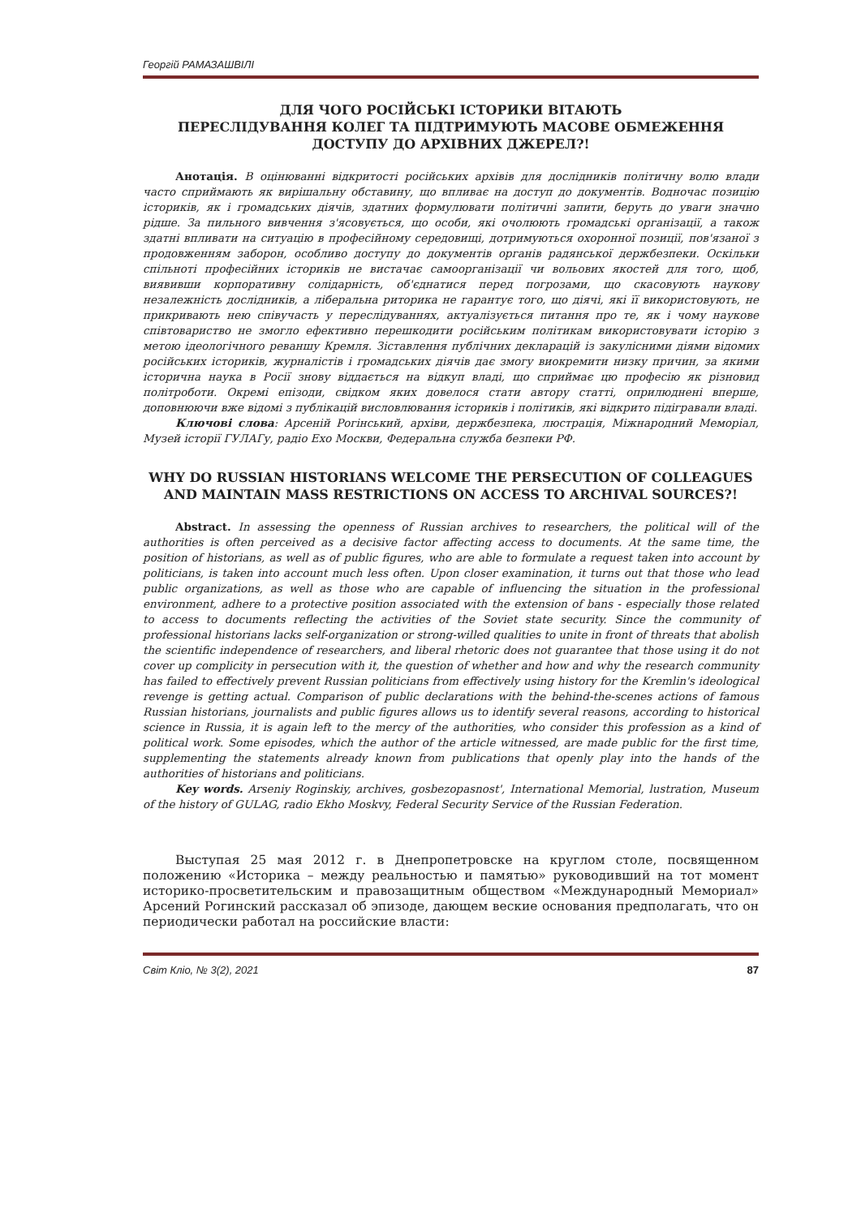Георгій РАМАЗАШВІЛІ
ДЛЯ ЧОГО РОСІЙСЬКІ ІСТОРИКИ ВІТАЮТЬ
ПЕРЕСЛІДУВАННЯ КОЛЕГ ТА ПІДТРИМУЮТЬ МАСОВЕ ОБМЕЖЕННЯ
ДОСТУПУ ДО АРХІВНИХ ДЖЕРЕЛ?!
Анотація. В оцінюванні відкритості російських архівів для дослідників політичну волю влади часто сприймають як вирішальну обставину, що впливає на доступ до документів. Водночас позицію істориків, як і громадських діячів, здатних формулювати політичні запити, беруть до уваги значно рідше. За пильного вивчення з'ясовується, що особи, які очолюють громадські організації, а також здатні впливати на ситуацію в професійному середовищі, дотримуються охоронної позиції, пов'язаної з продовженням заборон, особливо доступу до документів органів радянської держбезпеки. Оскільки спільноті професійних істориків не вистачає самоорганізації чи вольових якостей для того, щоб, виявивши корпоративну солідарність, об'єднатися перед погрозами, що скасовують наукову незалежність дослідників, а ліберальна риторика не гарантує того, що діячі, які її використовують, не прикривають нею співучасть у переслідуваннях, актуалізується питання про те, як і чому наукове співтовариство не змогло ефективно перешкодити російським політикам використовувати історію з метою ідеологічного реваншу Кремля. Зіставлення публічних декларацій із закулісними діями відомих російських істориків, журналістів і громадських діячів дає змогу виокремити низку причин, за якими історична наука в Росії знову віддається на відкуп владі, що сприймає цю професію як різновид політроботи. Окремі епізоди, свідком яких довелося стати автору статті, оприлюднені вперше, доповнюючи вже відомі з публікацій висловлювання істориків і політиків, які відкрито підігравали владі.
Ключові слова: Арсеній Рогінський, архіви, держбезпека, люстрація, Міжнародний Меморіал, Музей історії ГУЛАГу, радіо Ехо Москви, Федеральна служба безпеки РФ.
WHY DO RUSSIAN HISTORIANS WELCOME THE PERSECUTION OF COLLEAGUES AND MAINTAIN MASS RESTRICTIONS ON ACCESS TO ARCHIVAL SOURCES?!
Abstract. In assessing the openness of Russian archives to researchers, the political will of the authorities is often perceived as a decisive factor affecting access to documents. At the same time, the position of historians, as well as of public figures, who are able to formulate a request taken into account by politicians, is taken into account much less often. Upon closer examination, it turns out that those who lead public organizations, as well as those who are capable of influencing the situation in the professional environment, adhere to a protective position associated with the extension of bans - especially those related to access to documents reflecting the activities of the Soviet state security. Since the community of professional historians lacks self-organization or strong-willed qualities to unite in front of threats that abolish the scientific independence of researchers, and liberal rhetoric does not guarantee that those using it do not cover up complicity in persecution with it, the question of whether and how and why the research community has failed to effectively prevent Russian politicians from effectively using history for the Kremlin's ideological revenge is getting actual. Comparison of public declarations with the behind-the-scenes actions of famous Russian historians, journalists and public figures allows us to identify several reasons, according to historical science in Russia, it is again left to the mercy of the authorities, who consider this profession as a kind of political work. Some episodes, which the author of the article witnessed, are made public for the first time, supplementing the statements already known from publications that openly play into the hands of the authorities of historians and politicians.
Key words. Arseniy Roginskiy, archives, gosbezopasnost', International Memorial, lustration, Museum of the history of GULAG, radio Ekho Moskvy, Federal Security Service of the Russian Federation.
Выступая 25 мая 2012 г. в Днепропетровске на круглом столе, посвященном положению «Историка – между реальностью и памятью» руководивший на тот момент историко-просветительским и правозащитным обществом «Международный Мемориал» Арсений Рогинский рассказал об эпизоде, дающем веские основания предполагать, что он периодически работал на российские власти:
Світ Кліо, № 3(2), 2021 87